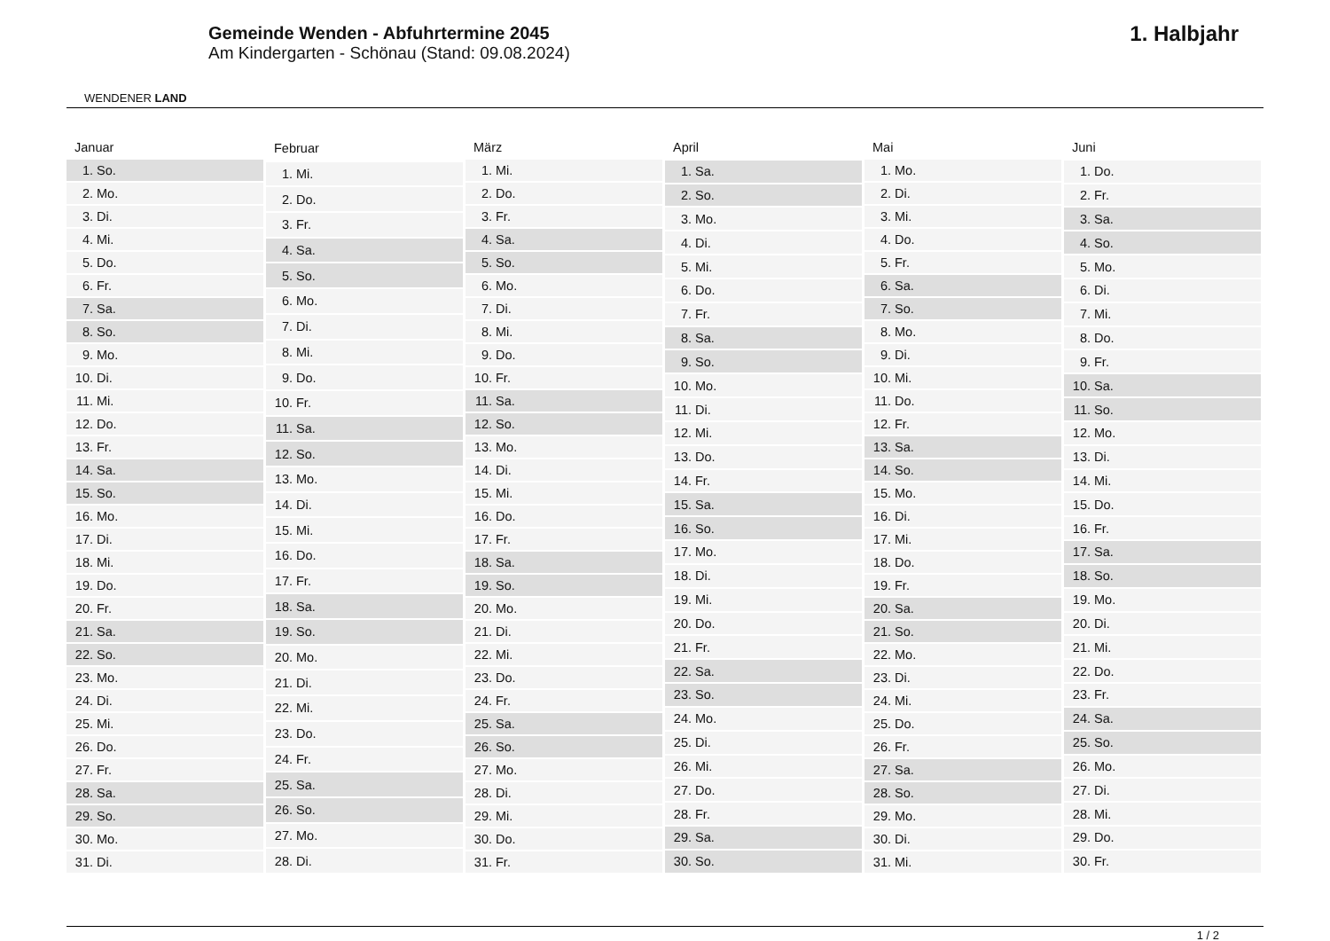WENDENER LAND
Gemeinde Wenden - Abfuhrtermine 2045
Am Kindergarten - Schönau (Stand: 09.08.2024)
1. Halbjahr
| Januar | |
| --- | --- |
| 1. | So. |
| 2. | Mo. |
| 3. | Di. |
| 4. | Mi. |
| 5. | Do. |
| 6. | Fr. |
| 7. | Sa. |
| 8. | So. |
| 9. | Mo. |
| 10. | Di. |
| 11. | Mi. |
| 12. | Do. |
| 13. | Fr. |
| 14. | Sa. |
| 15. | So. |
| 16. | Mo. |
| 17. | Di. |
| 18. | Mi. |
| 19. | Do. |
| 20. | Fr. |
| 21. | Sa. |
| 22. | So. |
| 23. | Mo. |
| 24. | Di. |
| 25. | Mi. |
| 26. | Do. |
| 27. | Fr. |
| 28. | Sa. |
| 29. | So. |
| 30. | Mo. |
| 31. | Di. |
| Februar | |
| --- | --- |
| 1. | Mi. |
| 2. | Do. |
| 3. | Fr. |
| 4. | Sa. |
| 5. | So. |
| 6. | Mo. |
| 7. | Di. |
| 8. | Mi. |
| 9. | Do. |
| 10. | Fr. |
| 11. | Sa. |
| 12. | So. |
| 13. | Mo. |
| 14. | Di. |
| 15. | Mi. |
| 16. | Do. |
| 17. | Fr. |
| 18. | Sa. |
| 19. | So. |
| 20. | Mo. |
| 21. | Di. |
| 22. | Mi. |
| 23. | Do. |
| 24. | Fr. |
| 25. | Sa. |
| 26. | So. |
| 27. | Mo. |
| 28. | Di. |
| März | |
| --- | --- |
| 1. | Mi. |
| 2. | Do. |
| 3. | Fr. |
| 4. | Sa. |
| 5. | So. |
| 6. | Mo. |
| 7. | Di. |
| 8. | Mi. |
| 9. | Do. |
| 10. | Fr. |
| 11. | Sa. |
| 12. | So. |
| 13. | Mo. |
| 14. | Di. |
| 15. | Mi. |
| 16. | Do. |
| 17. | Fr. |
| 18. | Sa. |
| 19. | So. |
| 20. | Mo. |
| 21. | Di. |
| 22. | Mi. |
| 23. | Do. |
| 24. | Fr. |
| 25. | Sa. |
| 26. | So. |
| 27. | Mo. |
| 28. | Di. |
| 29. | Mi. |
| 30. | Do. |
| 31. | Fr. |
| April | |
| --- | --- |
| 1. | Sa. |
| 2. | So. |
| 3. | Mo. |
| 4. | Di. |
| 5. | Mi. |
| 6. | Do. |
| 7. | Fr. |
| 8. | Sa. |
| 9. | So. |
| 10. | Mo. |
| 11. | Di. |
| 12. | Mi. |
| 13. | Do. |
| 14. | Fr. |
| 15. | Sa. |
| 16. | So. |
| 17. | Mo. |
| 18. | Di. |
| 19. | Mi. |
| 20. | Do. |
| 21. | Fr. |
| 22. | Sa. |
| 23. | So. |
| 24. | Mo. |
| 25. | Di. |
| 26. | Mi. |
| 27. | Do. |
| 28. | Fr. |
| 29. | Sa. |
| 30. | So. |
| Mai | |
| --- | --- |
| 1. | Mo. |
| 2. | Di. |
| 3. | Mi. |
| 4. | Do. |
| 5. | Fr. |
| 6. | Sa. |
| 7. | So. |
| 8. | Mo. |
| 9. | Di. |
| 10. | Mi. |
| 11. | Do. |
| 12. | Fr. |
| 13. | Sa. |
| 14. | So. |
| 15. | Mo. |
| 16. | Di. |
| 17. | Mi. |
| 18. | Do. |
| 19. | Fr. |
| 20. | Sa. |
| 21. | So. |
| 22. | Mo. |
| 23. | Di. |
| 24. | Mi. |
| 25. | Do. |
| 26. | Fr. |
| 27. | Sa. |
| 28. | So. |
| 29. | Mo. |
| 30. | Di. |
| 31. | Mi. |
| Juni | |
| --- | --- |
| 1. | Do. |
| 2. | Fr. |
| 3. | Sa. |
| 4. | So. |
| 5. | Mo. |
| 6. | Di. |
| 7. | Mi. |
| 8. | Do. |
| 9. | Fr. |
| 10. | Sa. |
| 11. | So. |
| 12. | Mo. |
| 13. | Di. |
| 14. | Mi. |
| 15. | Do. |
| 16. | Fr. |
| 17. | Sa. |
| 18. | So. |
| 19. | Mo. |
| 20. | Di. |
| 21. | Mi. |
| 22. | Do. |
| 23. | Fr. |
| 24. | Sa. |
| 25. | So. |
| 26. | Mo. |
| 27. | Di. |
| 28. | Mi. |
| 29. | Do. |
| 30. | Fr. |
1 / 2